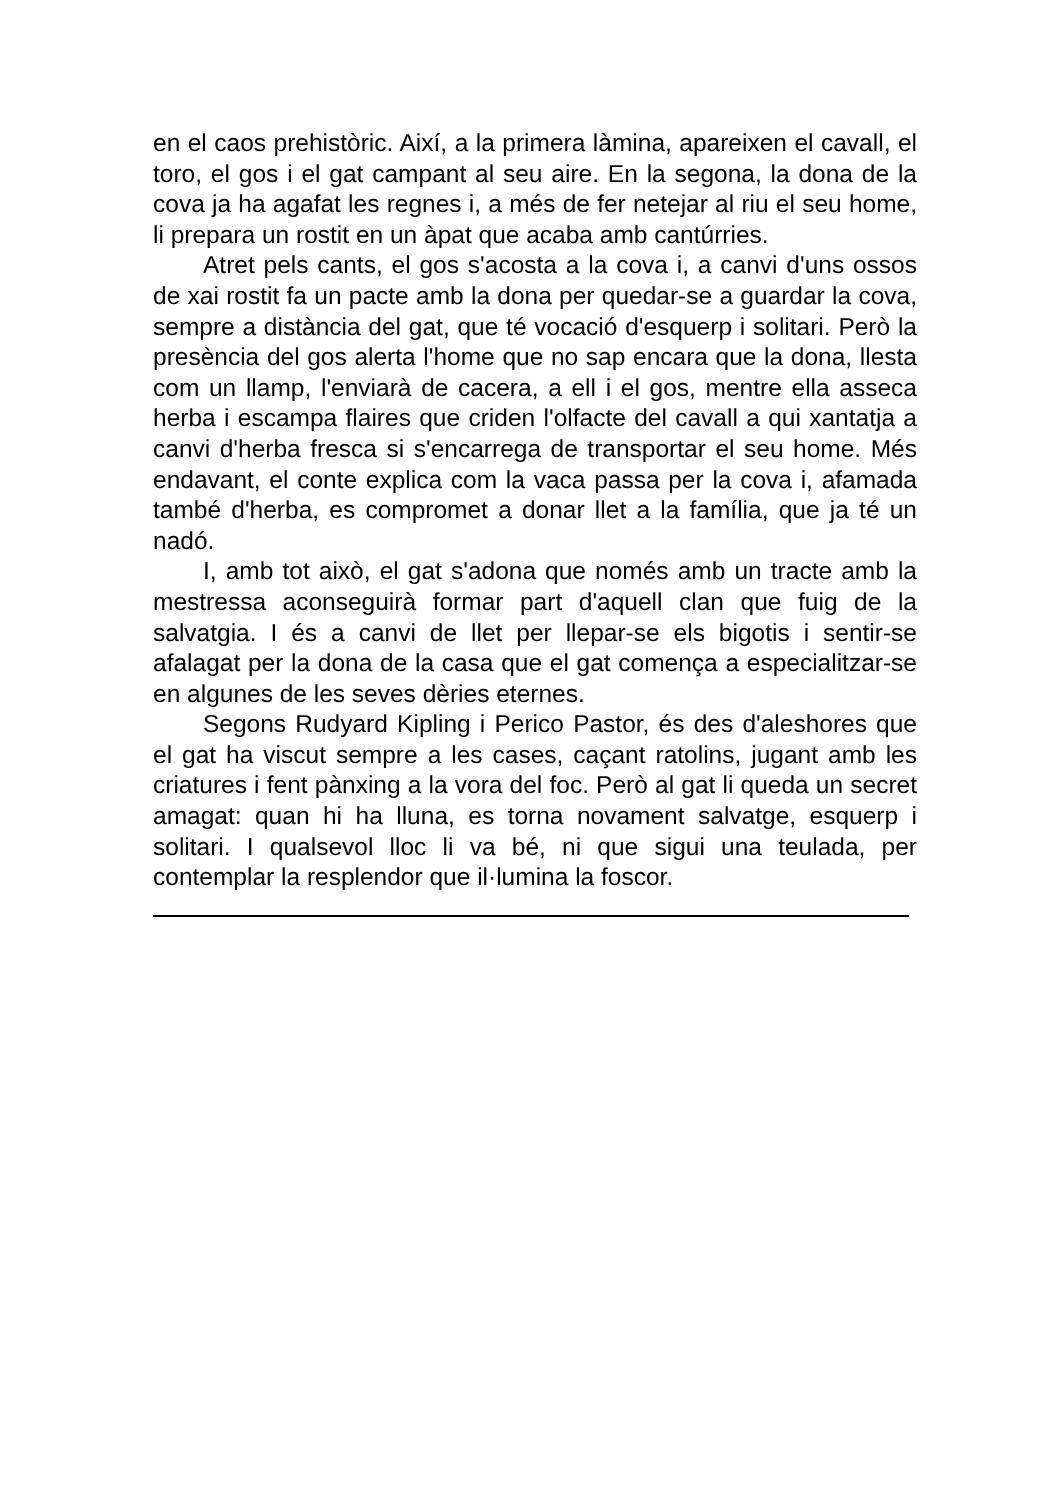en el caos prehistòric. Així, a la primera làmina, apareixen el cavall, el toro, el gos i el gat campant al seu aire. En la segona, la dona de la cova ja ha agafat les regnes i, a més de fer netejar al riu el seu home, li prepara un rostit en un àpat que acaba amb cantúrries.
Atret pels cants, el gos s'acosta a la cova i, a canvi d'uns ossos de xai rostit fa un pacte amb la dona per quedar-se a guardar la cova, sempre a distància del gat, que té vocació d'esquerp i solitari. Però la presència del gos alerta l'home que no sap encara que la dona, llesta com un llamp, l'enviarà de cacera, a ell i el gos, mentre ella asseca herba i escampa flaires que criden l'olfacte del cavall a qui xantatja a canvi d'herba fresca si s'encarrega de transportar el seu home. Més endavant, el conte explica com la vaca passa per la cova i, afamada també d'herba, es compromet a donar llet a la família, que ja té un nadó.
I, amb tot això, el gat s'adona que només amb un tracte amb la mestressa aconseguirà formar part d'aquell clan que fuig de la salvatgia. I és a canvi de llet per llepar-se els bigotis i sentir-se afalagat per la dona de la casa que el gat comença a especialitzar-se en algunes de les seves dèries eternes.
Segons Rudyard Kipling i Perico Pastor, és des d'aleshores que el gat ha viscut sempre a les cases, caçant ratolins, jugant amb les criatures i fent pànxing a la vora del foc. Però al gat li queda un secret amagat: quan hi ha lluna, es torna novament salvatge, esquerp i solitari. I qualsevol lloc li va bé, ni que sigui una teulada, per contemplar la resplendor que il·lumina la foscor.